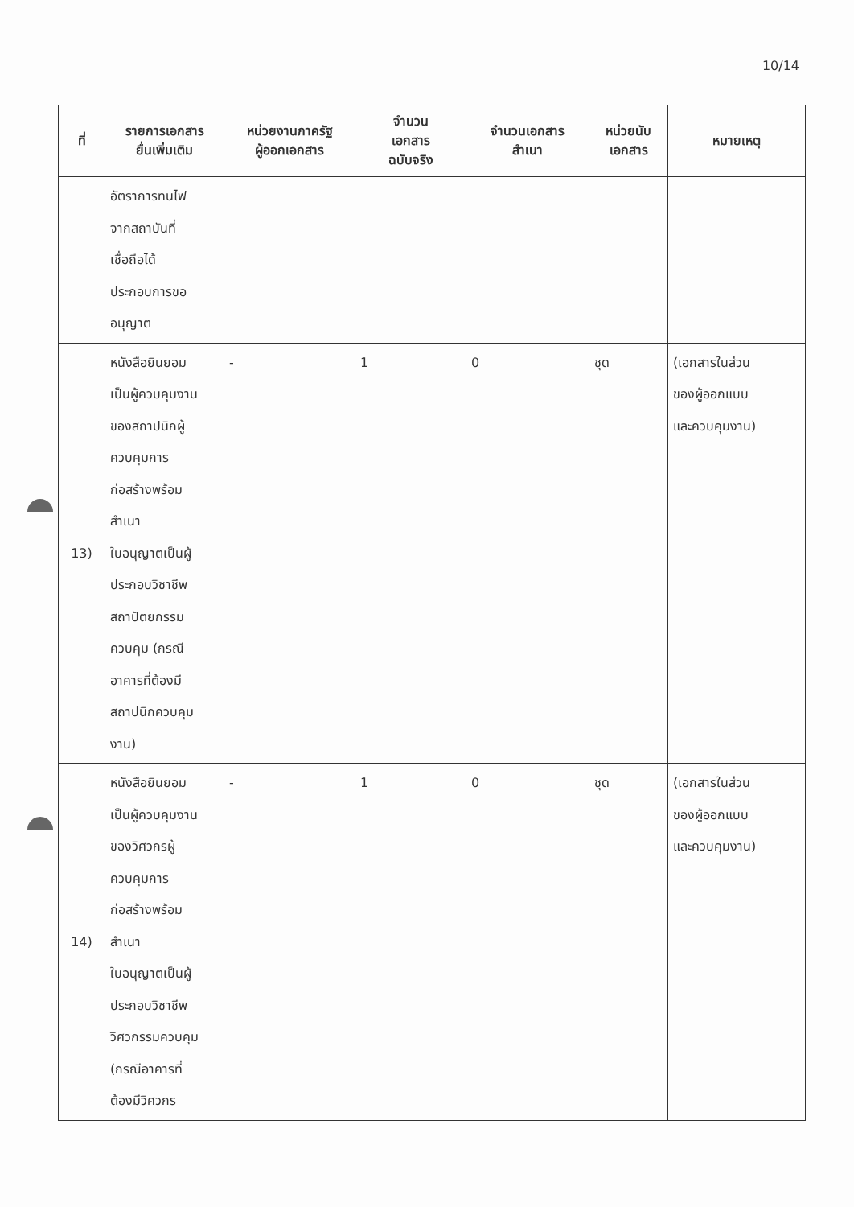10/14
| ที่ | รายการเอกสาร ยื่นเพิ่มเติม | หน่วยงานภาครัฐ ผู้ออกเอกสาร | จำนวน เอกสาร ฉบับจริง | จำนวนเอกสาร สำเนา | หน่วยนับ เอกสาร | หมายเหตุ |
| --- | --- | --- | --- | --- | --- | --- |
| | อัตราการทนไฟ จากสถาบันที่ เชื่อถือได้ ประกอบการขอ อนุญาต | | | | | |
| 13) | หนังสือยินยอม เป็นผู้ควบคุมงาน ของสถาปนิกผู้ ควบคุมการ ก่อสร้างพร้อม สำเนา ใบอนุญาตเป็นผู้ ประกอบวิชาชีพ สถาปัตยกรรม ควบคุม (กรณี อาคารที่ต้องมี สถาปนิกควบคุม งาน) | - | 1 | 0 | ชุด | (เอกสารในส่วน ของผู้ออกแบบ และควบคุมงาน) |
| 14) | หนังสือยินยอม เป็นผู้ควบคุมงาน ของวิศวกรผู้ ควบคุมการ ก่อสร้างพร้อม สำเนา ใบอนุญาตเป็นผู้ ประกอบวิชาชีพ วิศวกรรมควบคุม (กรณีอาคารที่ ต้องมีวิศวกร | - | 1 | 0 | ชุด | (เอกสารในส่วน ของผู้ออกแบบ และควบคุมงาน) |